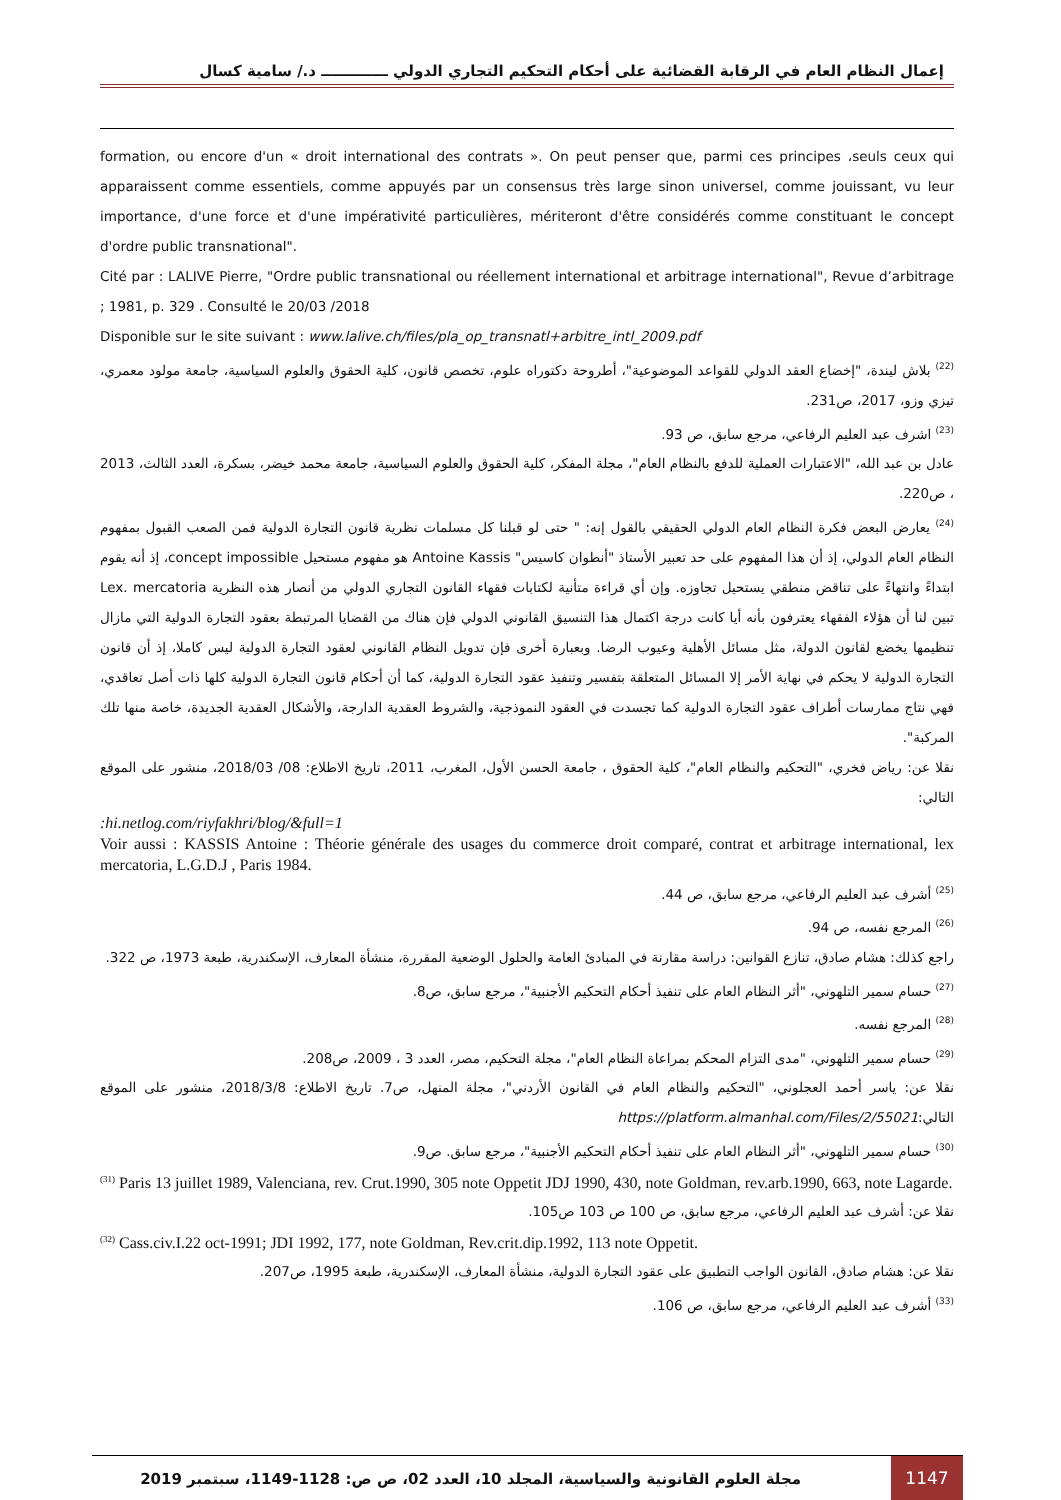إعمال النظام العام في الرقابة القضائية على أحكام التحكيم التجاري الدولي ـــــــــــــ د./ سامية كسال
formation, ou encore d'un « droit international des contrats ». On peut penser que, parmi ces principes ،seuls ceux qui apparaissent comme essentiels, comme appuyés par un consensus très large sinon universel, comme jouissant, vu leur importance, d'une force et d'une impérativité particulières, mériteront d'être considérés comme constituant le concept d'ordre public transnational".
Cité par : LALIVE Pierre, "Ordre public transnational ou réellement international et arbitrage international", Revue d’arbitrage ; 1981, p. 329 . Consulté le 20/03 /2018
Disponible sur le site suivant : www.lalive.ch/files/pla_op_transnatl+arbitre_intl_2009.pdf
<sup>(22)</sup> بلاش ليندة، "إخضاع العقد الدولي للقواعد الموضوعية"، أطروحة دكتوراه علوم، تخصص قانون، كلية الحقوق والعلوم السياسية، جامعة مولود معمري، تيزي وزو، 2017، ص231.
<sup>(23)</sup> اشرف عبد العليم الرفاعي، مرجع سابق، ص 93.
عادل بن عبد الله، "الاعتبارات العملية للدفع بالنظام العام"، مجلة المفكر، كلية الحقوق والعلوم السياسية، جامعة محمد خيضر، بسكرة، العدد الثالث، 2013 ، ص220.
<sup>(24)</sup> يعارض البعض فكرة النظام العام الدولي الحقيقي بالقول إنه: " حتى لو قبلنا كل مسلمات نظرية قانون التجارة الدولية فمن الصعب القبول بمفهوم النظام العام الدولي، إذ أن هذا المفهوم على حد تعبير الأستاذ "أنطوان كاسيس" Antoine Kassis هو مفهوم مستحيل concept impossible، إذ أنه يقوم ابتداءً وانتهاءً على تناقض منطقي يستحيل تجاوزه. وإن أي قراءة متأنية لكتابات فقهاء القانون التجاري الدولي من أنصار هذه النظرية Lex. mercatoria تبين لنا أن هؤلاء الفقهاء يعترفون بأنه أيا كانت درجة اكتمال هذا التنسيق القانوني الدولي فإن هناك من القضايا المرتبطة بعقود التجارة الدولية التي مازال تنظيمها يخضع لقانون الدولة، مثل مسائل الأهلية وعيوب الرضا. وبعبارة أخرى فإن تدويل النظام القانوني لعقود التجارة الدولية ليس كاملا، إذ أن قانون التجارة الدولية لا يحكم في نهاية الأمر إلا المسائل المتعلقة بتفسير وتنفيذ عقود التجارة الدولية، كما أن أحكام قانون التجارة الدولية كلها ذات أصل تعاقدي، فهي نتاج ممارسات أطراف عقود التجارة الدولية كما تجسدت في العقود النموذجية، والشروط العقدية الدارجة، والأشكال العقدية الجديدة، خاصة منها تلك المركبة".
نقلا عن: رياض فخري، "التحكيم والنظام العام"، كلية الحقوق ، جامعة الحسن الأول، المغرب، 2011، تاريخ الاطلاع: 08/ 2018/03، منشور على الموقع التالي:
:hi.netlog.com/riyfakhri/blog/&full=1
Voir aussi : KASSIS Antoine : Théorie générale des usages du commerce droit comparé, contrat et arbitrage international, lex mercatoria, L.G.D.J , Paris 1984.
<sup>(25)</sup> أشرف عبد العليم الرفاعي، مرجع سابق، ص 44.
<sup>(26)</sup> المرجع نفسه، ص 94.
راجع كذلك: هشام صادق، تنازع القوانين: دراسة مقارنة في المبادئ العامة والحلول الوضعية المقررة، منشأة المعارف، الإسكندرية، طبعة 1973، ص 322.
<sup>(27)</sup> حسام سمير التلهوني، "أثر النظام العام على تنفيذ أحكام التحكيم الأجنبية"، مرجع سابق، ص8.
<sup>(28)</sup> المرجع نفسه.
<sup>(29)</sup> حسام سمير التلهوني، "مدى التزام المحكم بمراعاة النظام العام"، مجلة التحكيم، مصر، العدد 3 ، 2009، ص208.
نقلا عن: ياسر أحمد العجلوني، "التحكيم والنظام العام في القانون الأردني"، مجلة المنهل، ص7. تاريخ الاطلاع: 2018/3/8، منشور على الموقع التالي:https://platform.almanhal.com/Files/2/55021
<sup>(30)</sup> حسام سمير التلهوني، "أثر النظام العام على تنفيذ أحكام التحكيم الأجنبية"، مرجع سابق. ص9.
<sup>(31)</sup> Paris 13 juillet 1989, Valenciana, rev. Crut.1990, 305 note Oppetit JDJ 1990, 430, note Goldman, rev.arb.1990, 663, note Lagarde.
نقلا عن: أشرف عبد العليم الرفاعي، مرجع سابق، ص 100 ص 103 ص105.
<sup>(32)</sup> Cass.civ.I.22 oct-1991; JDI 1992, 177, note Goldman, Rev.crit.dip.1992, 113 note Oppetit.
نقلا عن: هشام صادق، القانون الواجب التطبيق على عقود التجارة الدولية، منشأة المعارف، الإسكندرية، طبعة 1995، ص207.
<sup>(33)</sup> أشرف عبد العليم الرفاعي، مرجع سابق، ص 106.
1147 مجلة العلوم القانونية والسياسية، المجلد 10، العدد 02، ص ص: 1128-1149، سبتمبر 2019